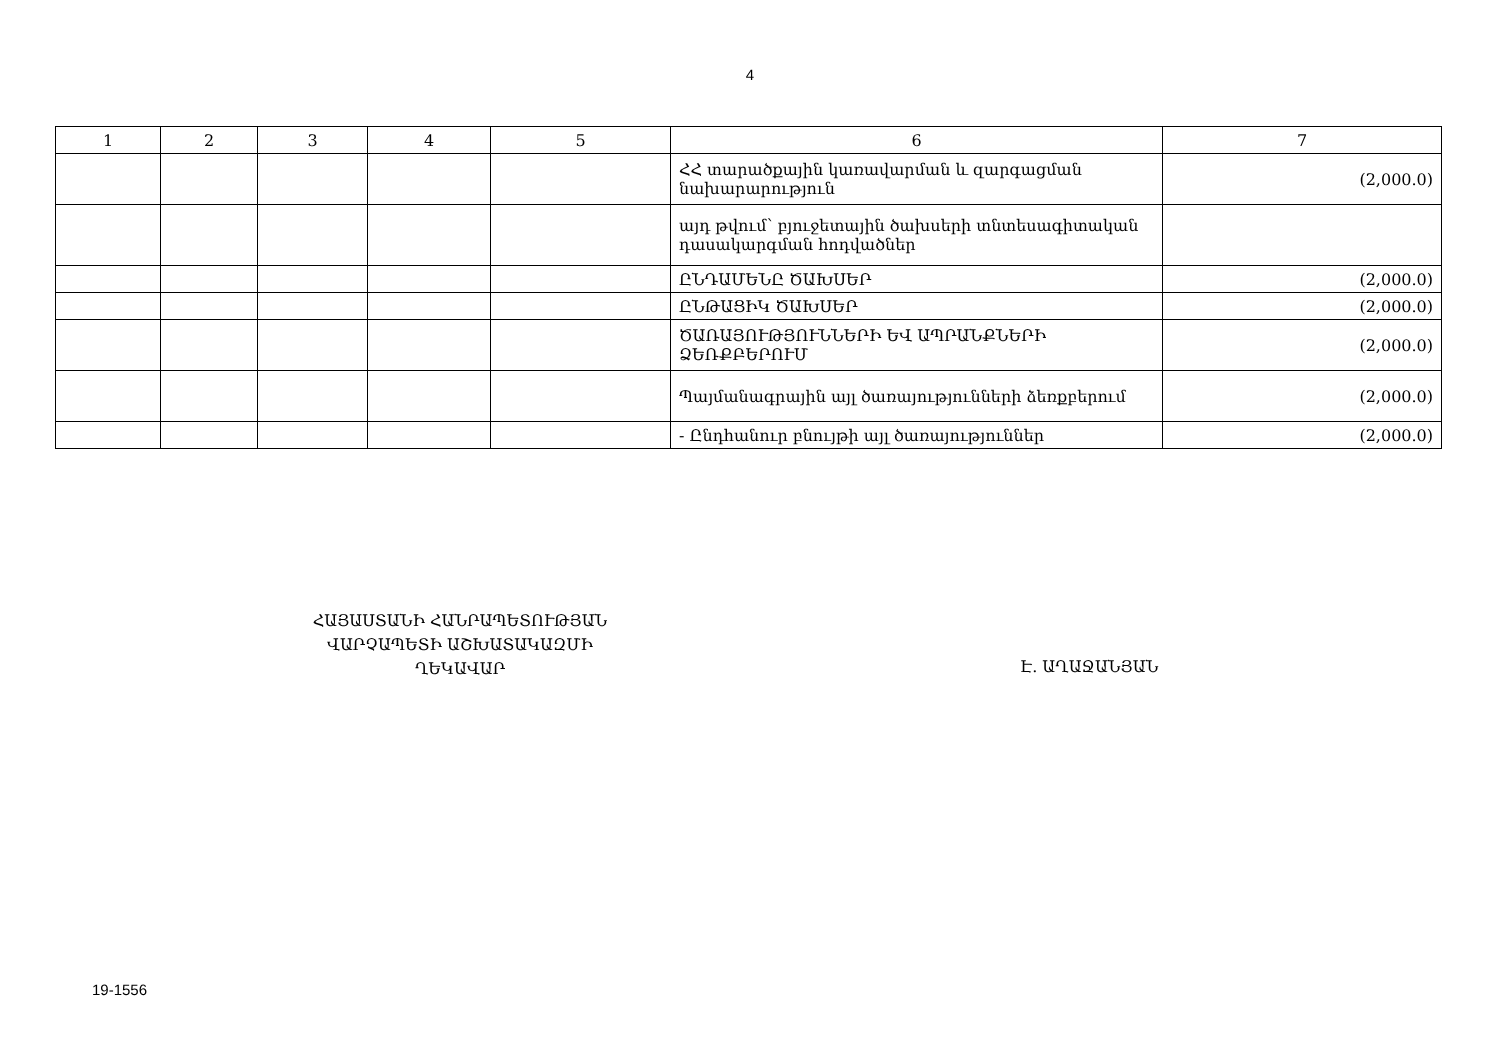4
| 1 | 2 | 3 | 4 | 5 | 6 | 7 |
| --- | --- | --- | --- | --- | --- | --- |
| | | | | | ՀՀ տարածքային կառավարման և զարգացման նախարարություն | (2,000.0) |
| | | | | | այդ թվում՝ բյուջետային ծախսերի տնտեսագիտական դասակարգման հոդվածներ | |
| | | | | | ԸՆԴԱՄԵՆԸ ԾԱԽՍԵՐ | (2,000.0) |
| | | | | | ԸՆԹԱՑԻԿ ԾԱԽՍԵՐ | (2,000.0) |
| | | | | | ԾԱՌԱՅՈՒԹՅՈՒՆՆԵՐԻ ԵՎ ԱՊՐԱՆՔՆԵՐԻ ՁԵՌՔԲԵՐՈՒՄ | (2,000.0) |
| | | | | | Պայմանագրային այլ ծառայությունների ձեռքբերում | (2,000.0) |
| | | | | | - Ընդհանուր բնույթի այլ ծառայություններ | (2,000.0) |
ՀԱՅԱՍՏԱՆԻ ՀԱՆՐԱՊԵՏՈՒԹՅԱՆ
ՎԱՐՉԱՊԵՏԻ ԱՇԽԱՏԱԿԱԶՄԻ
ՂԵԿԱՎԱՐ
Է. ԱՂԱՋԱՆՅԱՆ
19-1556